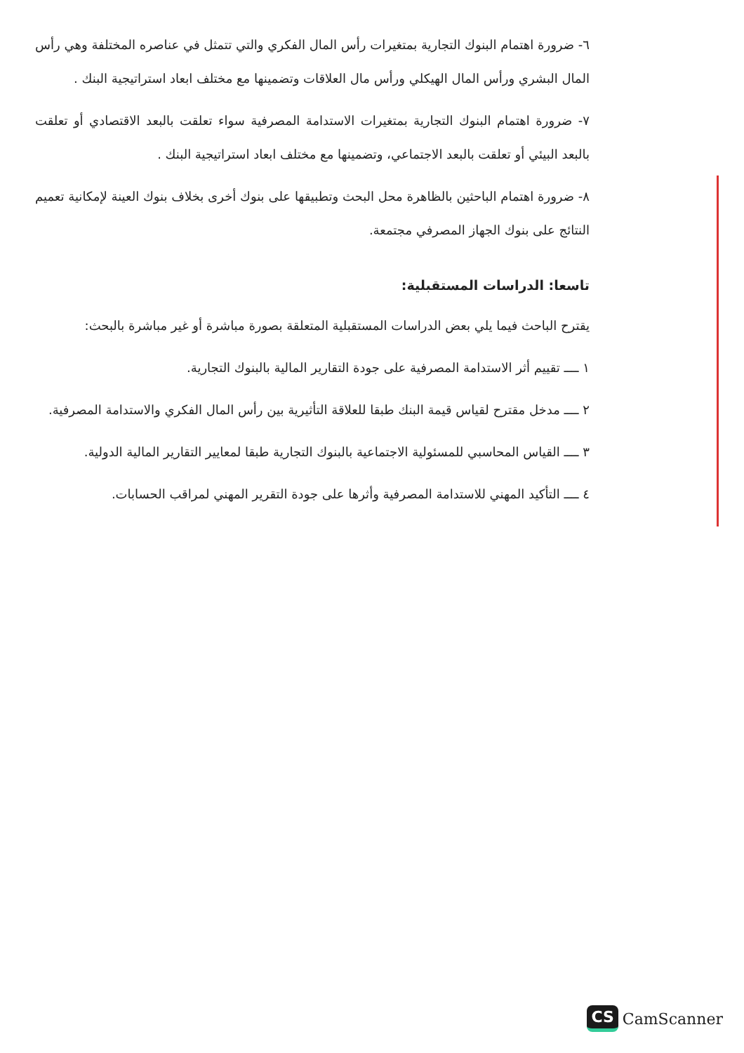٦- ضرورة اهتمام البنوك التجارية بمتغيرات رأس المال الفكري والتي تتمثل في عناصره المختلفة وهي رأس المال البشري ورأس المال الهيكلي ورأس مال العلاقات وتضمينها مع مختلف ابعاد استراتيجية البنك .
٧- ضرورة اهتمام البنوك التجارية بمتغيرات الاستدامة المصرفية سواء تعلقت بالبعد الاقتصادي أو تعلقت بالبعد البيئي أو تعلقت بالبعد الاجتماعي، وتضمينها مع مختلف ابعاد استراتيجية البنك .
٨- ضرورة اهتمام الباحثين بالظاهرة محل البحث وتطبيقها على بنوك أخرى بخلاف بنوك العينة لإمكانية تعميم النتائج على بنوك الجهاز المصرفي مجتمعة.
تاسعا: الدراسات المستقبلية:
يقترح الباحث فيما يلي بعض الدراسات المستقبلية المتعلقة بصورة مباشرة أو غير مباشرة بالبحث:
١ ــــ تقييم أثر الاستدامة المصرفية على جودة التقارير المالية بالبنوك التجارية.
٢ ــــ مدخل مقترح لقياس قيمة البنك طبقا للعلاقة التأثيرية بين رأس المال الفكري والاستدامة المصرفية.
٣ ــــ القياس المحاسبي للمسئولية الاجتماعية بالبنوك التجارية طبقا لمعايير التقارير المالية الدولية.
٤ ــــ التأكيد المهني للاستدامة المصرفية وأثرها على جودة التقرير المهني لمراقب الحسابات.
CS CamScanner